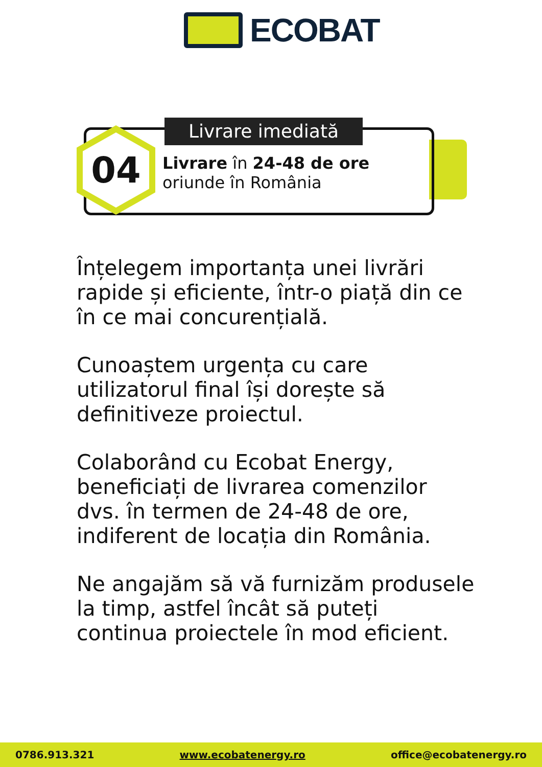ECOBAT
04 Livrare imediată
Livrare în 24-48 de ore
oriunde în România
Înțelegem importanța unei livrări rapide și eficiente, într-o piață din ce în ce mai concurențială.
Cunoaștem urgența cu care utilizatorul final își dorește să definitiveze proiectul.
Colaborând cu Ecobat Energy, beneficiați de livrarea comenzilor dvs. în termen de 24-48 de ore, indiferent de locația din România.
Ne angajăm să vă furnizăm produsele la timp, astfel încât să puteți continua proiectele în mod eficient.
0786.913.321 www.ecobatenergy.ro office@ecobatenergy.ro